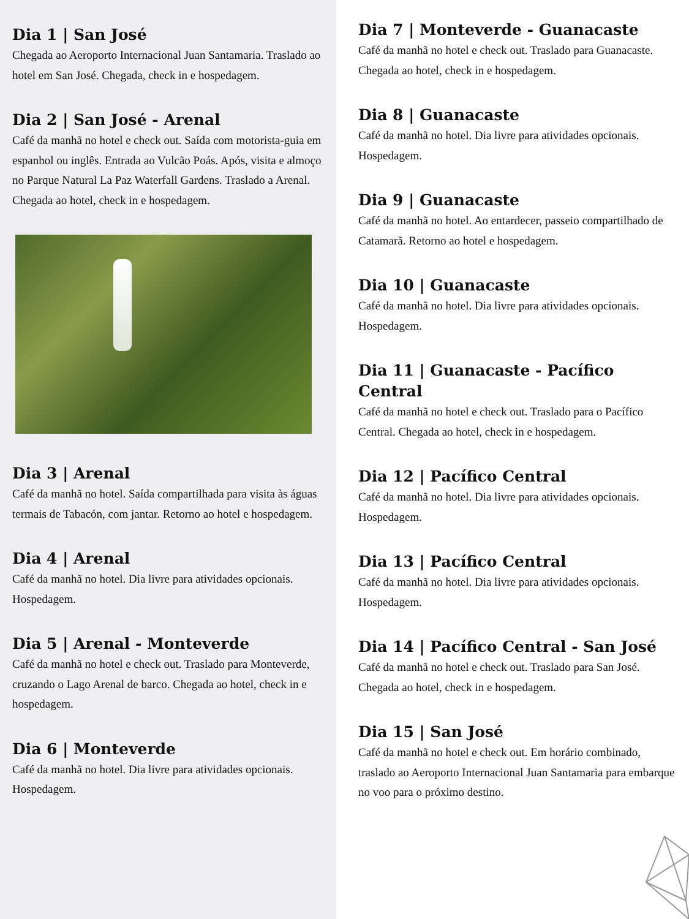Dia 1 | San José
Chegada ao Aeroporto Internacional Juan Santamaria. Traslado ao hotel em San José. Chegada, check in e hospedagem.
Dia 2 | San José - Arenal
Café da manhã no hotel e check out. Saída com motorista-guia em espanhol ou inglês. Entrada ao Vulcão Poás. Após, visita e almoço no Parque Natural La Paz Waterfall Gardens. Traslado a Arenal. Chegada ao hotel, check in e hospedagem.
Dia 3 | Arenal
Café da manhã no hotel. Saída compartilhada para visita às águas termais de Tabacón, com jantar. Retorno ao hotel e hospedagem.
Dia 4 | Arenal
Café da manhã no hotel. Dia livre para atividades opcionais. Hospedagem.
Dia 5 | Arenal - Monteverde
Café da manhã no hotel e check out. Traslado para Monteverde, cruzando o Lago Arenal de barco. Chegada ao hotel, check in e hospedagem.
Dia 6 | Monteverde
Café da manhã no hotel. Dia livre para atividades opcionais. Hospedagem.
Dia 7 | Monteverde - Guanacaste
Café da manhã no hotel e check out. Traslado para Guanacaste. Chegada ao hotel, check in e hospedagem.
Dia 8 | Guanacaste
Café da manhã no hotel. Dia livre para atividades opcionais. Hospedagem.
Dia 9 | Guanacaste
Café da manhã no hotel. Ao entardecer, passeio compartilhado de Catamarã. Retorno ao hotel e hospedagem.
Dia 10 | Guanacaste
Café da manhã no hotel. Dia livre para atividades opcionais. Hospedagem.
Dia 11 | Guanacaste - Pacífico Central
Café da manhã no hotel e check out. Traslado para o Pacífico Central. Chegada ao hotel, check in e hospedagem.
Dia 12 | Pacífico Central
Café da manhã no hotel. Dia livre para atividades opcionais. Hospedagem.
Dia 13 | Pacífico Central
Café da manhã no hotel. Dia livre para atividades opcionais. Hospedagem.
Dia 14 | Pacífico Central - San José
Café da manhã no hotel e check out. Traslado para San José. Chegada ao hotel, check in e hospedagem.
Dia 15 | San José
Café da manhã no hotel e check out. Em horário combinado, traslado ao Aeroporto Internacional Juan Santamaria para embarque no voo para o próximo destino.